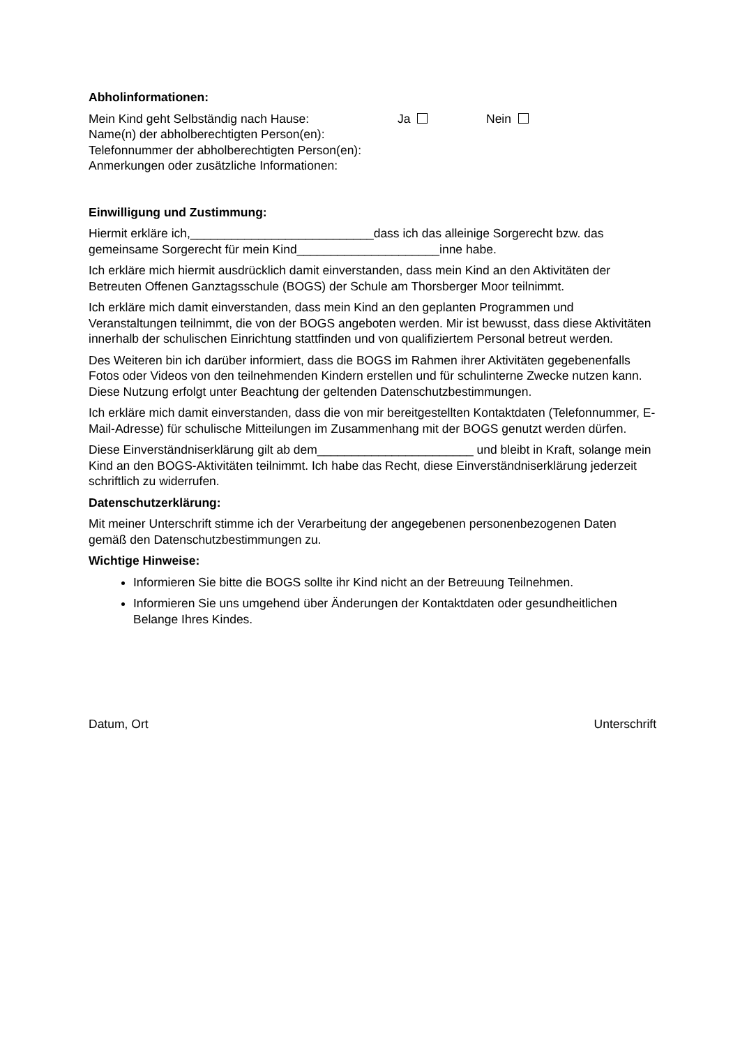Abholinformationen:
Mein Kind geht Selbständig nach Hause: Ja Nein
Name(n) der abholberechtigten Person(en):
Telefonnummer der abholberechtigten Person(en):
Anmerkungen oder zusätzliche Informationen:
Einwilligung und Zustimmung:
Hiermit erkläre ich,___________________________dass ich das alleinige Sorgerecht bzw. das gemeinsame Sorgerecht für mein Kind_____________________inne habe.
Ich erkläre mich hiermit ausdrücklich damit einverstanden, dass mein Kind an den Aktivitäten der Betreuten Offenen Ganztagsschule (BOGS) der Schule am Thorsberger Moor teilnimmt.
Ich erkläre mich damit einverstanden, dass mein Kind an den geplanten Programmen und Veranstaltungen teilnimmt, die von der BOGS angeboten werden. Mir ist bewusst, dass diese Aktivitäten innerhalb der schulischen Einrichtung stattfinden und von qualifiziertem Personal betreut werden.
Des Weiteren bin ich darüber informiert, dass die BOGS im Rahmen ihrer Aktivitäten gegebenenfalls Fotos oder Videos von den teilnehmenden Kindern erstellen und für schulinterne Zwecke nutzen kann. Diese Nutzung erfolgt unter Beachtung der geltenden Datenschutzbestimmungen.
Ich erkläre mich damit einverstanden, dass die von mir bereitgestellten Kontaktdaten (Telefonnummer, E-Mail-Adresse) für schulische Mitteilungen im Zusammenhang mit der BOGS genutzt werden dürfen.
Diese Einverständniserklärung gilt ab dem_______________________ und bleibt in Kraft, solange mein Kind an den BOGS-Aktivitäten teilnimmt. Ich habe das Recht, diese Einverständniserklärung jederzeit schriftlich zu widerrufen.
Datenschutzerklärung:
Mit meiner Unterschrift stimme ich der Verarbeitung der angegebenen personenbezogenen Daten gemäß den Datenschutzbestimmungen zu.
Wichtige Hinweise:
Informieren Sie bitte die BOGS sollte ihr Kind nicht an der Betreuung Teilnehmen.
Informieren Sie uns umgehend über Änderungen der Kontaktdaten oder gesundheitlichen Belange Ihres Kindes.
Datum, Ort Unterschrift